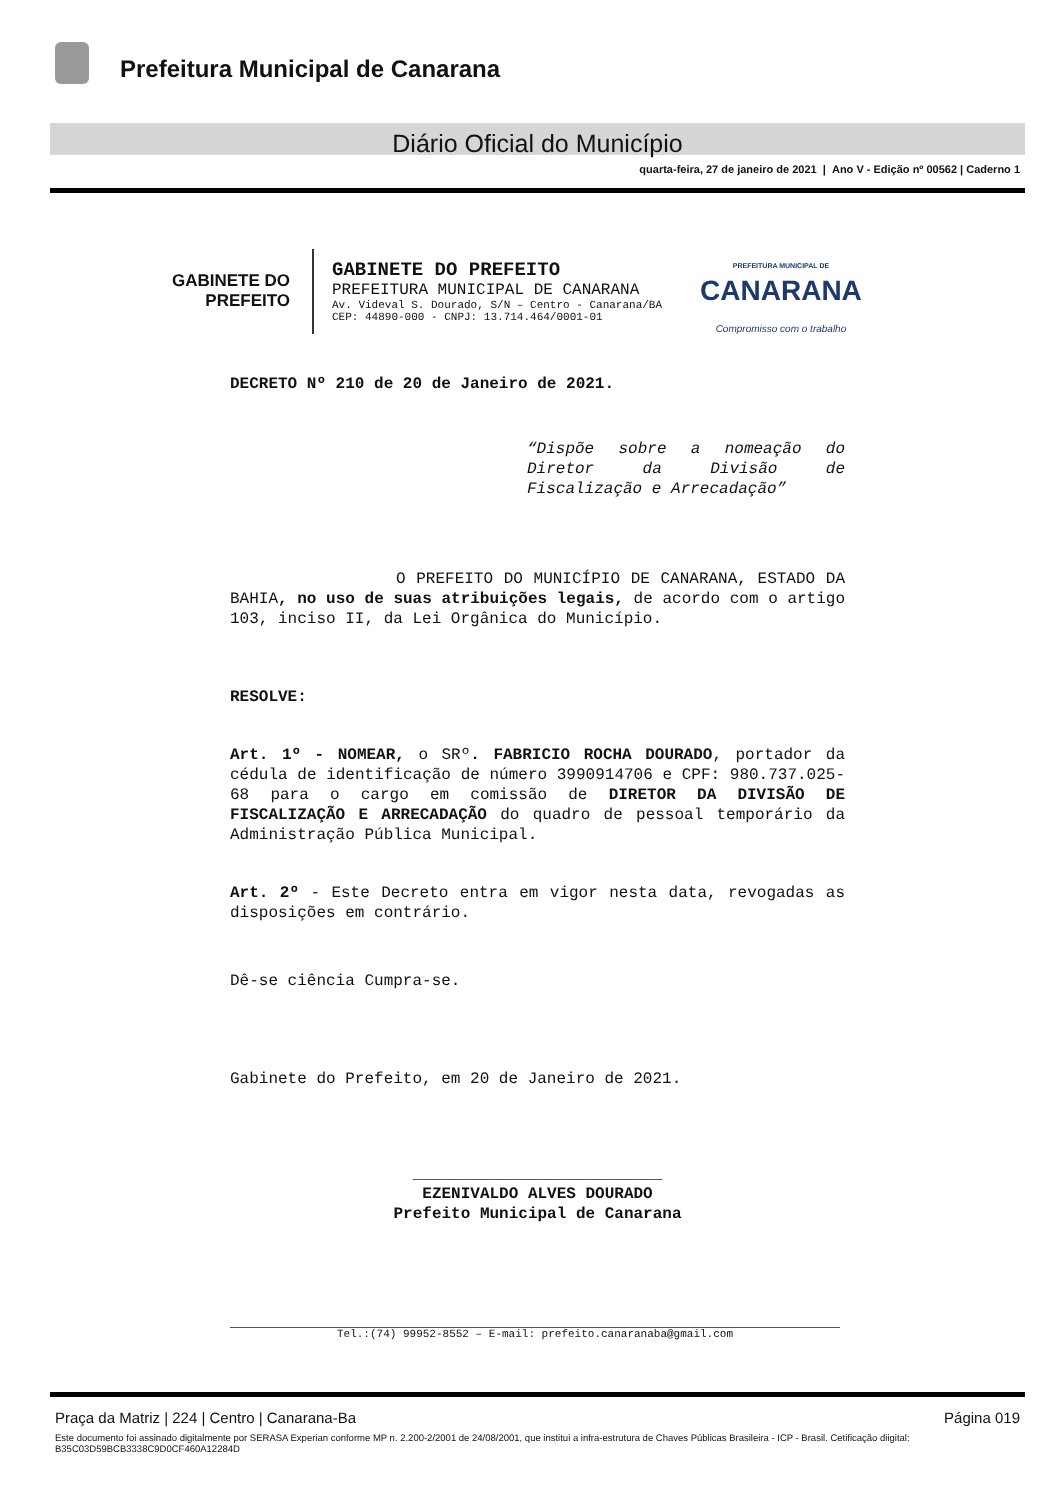Prefeitura Municipal de Canarana
Diário Oficial do Município
quarta-feira, 27 de janeiro de 2021 | Ano V - Edição nº 00562 | Caderno 1
GABINETE DO
PREFEITO
GABINETE DO PREFEITO
PREFEITURA MUNICIPAL DE CANARANA
Av. Videval S. Dourado, S/N – Centro - Canarana/BA
CEP: 44890-000 - CNPJ: 13.714.464/0001-01
PREFEITURA MUNICIPAL DE
CANARANA
Compromisso com o trabalho
DECRETO Nº 210 de 20 de Janeiro de 2021.
“Dispõe sobre a nomeação do Diretor da Divisão de Fiscalização e Arrecadação”
O PREFEITO DO MUNICÍPIO DE CANARANA, ESTADO DA BAHIA, no uso de suas atribuições legais, de acordo com o artigo 103, inciso II, da Lei Orgânica do Município.
RESOLVE:
Art. 1º - NOMEAR, o SRº. FABRICIO ROCHA DOURADO, portador da cédula de identificação de número 3990914706 e CPF: 980.737.025-68 para o cargo em comissão de DIRETOR DA DIVISÃO DE FISCALIZAÇÃO E ARRECADAÇÃO do quadro de pessoal temporário da Administração Pública Municipal.
Art. 2º - Este Decreto entra em vigor nesta data, revogadas as disposições em contrário.
Dê-se ciência Cumpra-se.
Gabinete do Prefeito, em 20 de Janeiro de 2021.
__________________________
EZENIVALDO ALVES DOURADO
Prefeito Municipal de Canarana
Tel.:(74) 99952-8552 – E-mail: prefeito.canaranaba@gmail.com
Praça da Matriz | 224 | Centro | Canarana-Ba Página 019
Este documento foi assinado digitalmente por SERASA Experian conforme MP n. 2.200-2/2001 de 24/08/2001, que institui a infra-estrutura de Chaves Públicas Brasileira - ICP - Brasil. Cetificação diigital: B35C03D59BCB3338C9D0CF460A12284D